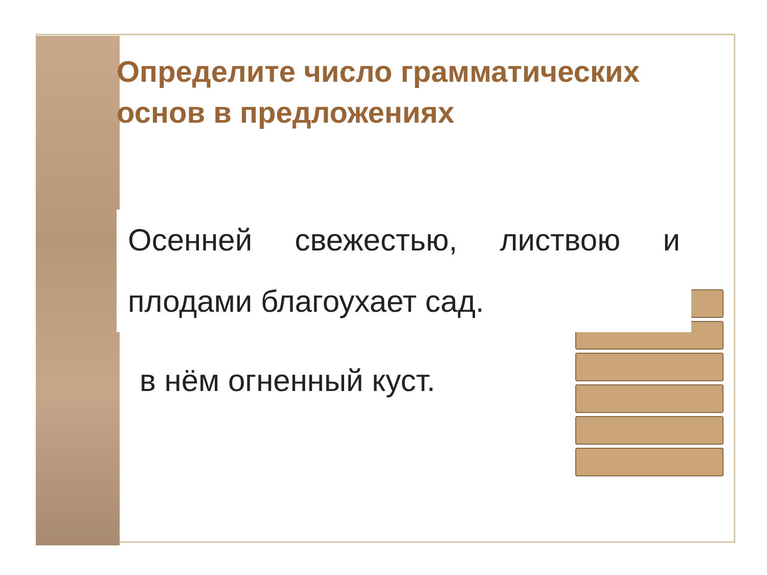Определите число грамматических основ в предложениях
Осенней свежестью, листвою и плодами благоухает сад.
в нём огненный куст.